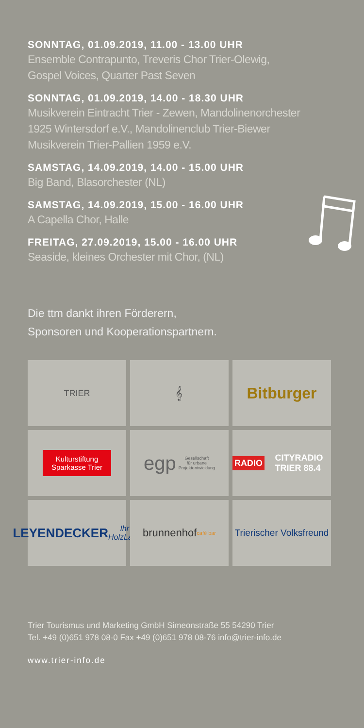SONNTAG, 01.09.2019, 11.00 - 13.00 UHR
Ensemble Contrapunto, Treveris Chor Trier-Olewig,
Gospel Voices, Quarter Past Seven
SONNTAG, 01.09.2019, 14.00 - 18.30 UHR
Musikverein Eintracht Trier - Zewen, Mandolinenorchester
1925 Wintersdorf e.V., Mandolinenclub Trier-Biewer
Musikverein Trier-Pallien 1959 e.V.
SAMSTAG, 14.09.2019, 14.00 - 15.00 UHR
Big Band, Blasorchester (NL)
SAMSTAG, 14.09.2019, 15.00 - 16.00 UHR
A Capella Chor, Halle
FREITAG, 27.09.2019, 15.00 - 16.00 UHR
Seaside, kleines Orchester mit Chor, (NL)
Die ttm dankt ihren Förderern,
Sponsoren und Kooperationspartnern.
TRIER
𝄞
Bitburger
Kulturstiftung
Sparkasse Trier
egp Gesellschaft
für urbane
Projektentwicklung
RADIO CITYRADIO TRIER 88.4
LEYENDECKER
Ihr HolzLand
brunnenhof café bar
Trierischer Volksfreund
Trier Tourismus und Marketing GmbH Simeonstraße 55 54290 Trier
Tel. +49 (0)651 978 08-0 Fax +49 (0)651 978 08-76 info@trier-info.de
www.trier-info.de